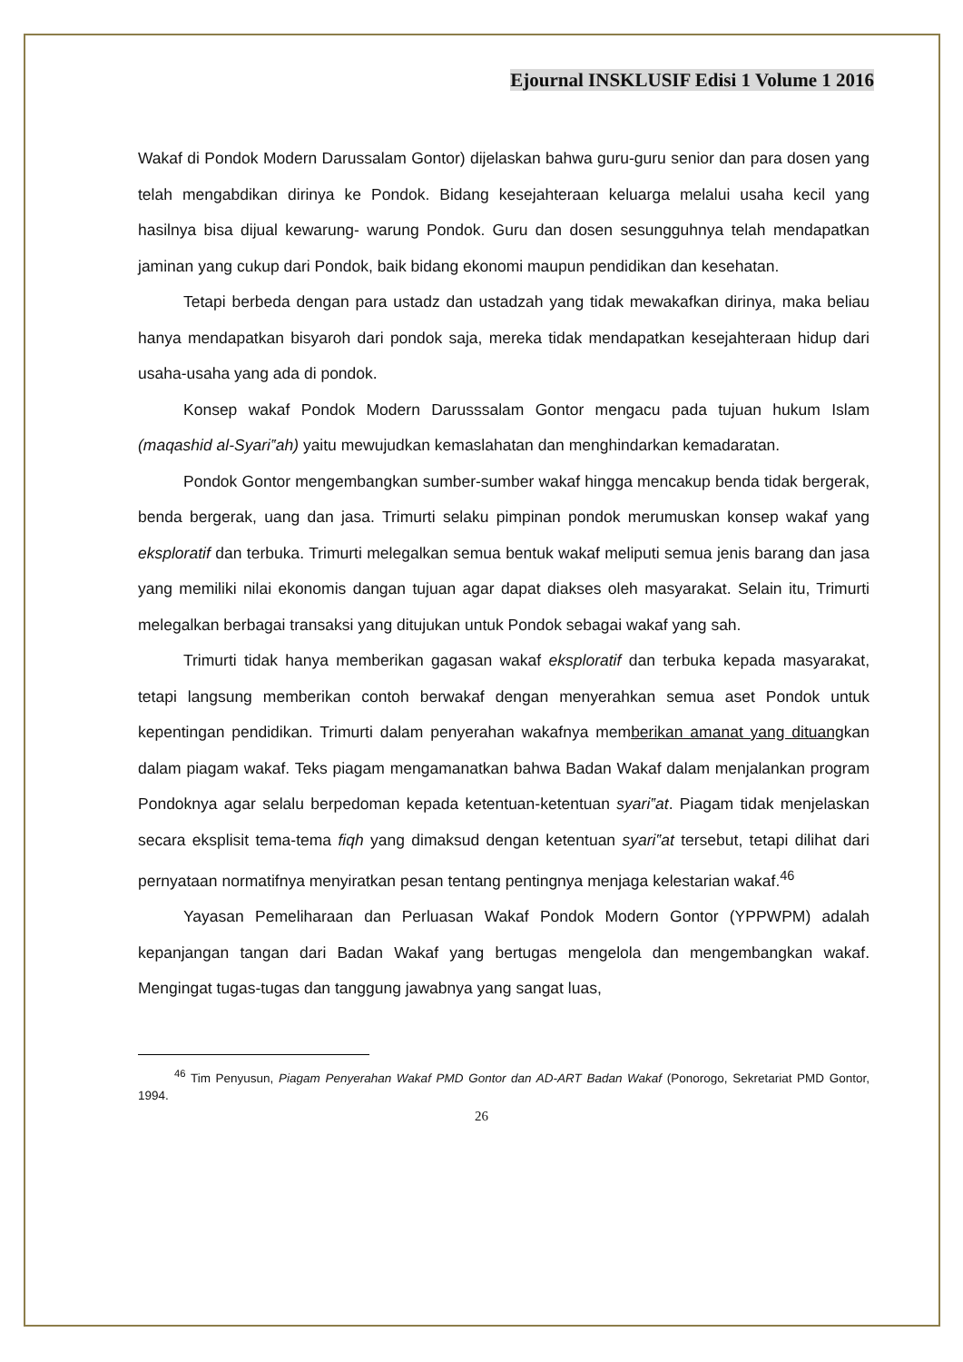Ejournal INSKLUSIF Edisi 1 Volume 1 2016
Wakaf di Pondok Modern Darussalam Gontor) dijelaskan bahwa guru-guru senior dan para dosen yang telah mengabdikan dirinya ke Pondok. Bidang kesejahteraan keluarga melalui usaha kecil yang hasilnya bisa dijual kewarung- warung Pondok. Guru dan dosen sesungguhnya telah mendapatkan jaminan yang cukup dari Pondok, baik bidang ekonomi maupun pendidikan dan kesehatan.
Tetapi berbeda dengan para ustadz dan ustadzah yang tidak mewakafkan dirinya, maka beliau hanya mendapatkan bisyaroh dari pondok saja, mereka tidak mendapatkan kesejahteraan hidup dari usaha-usaha yang ada di pondok.
Konsep wakaf Pondok Modern Darusssalam Gontor mengacu pada tujuan hukum Islam (maqashid al-Syari‟ah) yaitu mewujudkan kemaslahatan dan menghindarkan kemadaratan.
Pondok Gontor mengembangkan sumber-sumber wakaf hingga mencakup benda tidak bergerak, benda bergerak, uang dan jasa. Trimurti selaku pimpinan pondok merumuskan konsep wakaf yang eksploratif dan terbuka. Trimurti melegalkan semua bentuk wakaf meliputi semua jenis barang dan jasa yang memiliki nilai ekonomis dangan tujuan agar dapat diakses oleh masyarakat. Selain itu, Trimurti melegalkan berbagai transaksi yang ditujukan untuk Pondok sebagai wakaf yang sah.
Trimurti tidak hanya memberikan gagasan wakaf eksploratif dan terbuka kepada masyarakat, tetapi langsung memberikan contoh berwakaf dengan menyerahkan semua aset Pondok untuk kepentingan pendidikan. Trimurti dalam penyerahan wakafnya memberikan amanat yang dituangkan dalam piagam wakaf. Teks piagam mengamanatkan bahwa Badan Wakaf dalam menjalankan program Pondoknya agar selalu berpedoman kepada ketentuan-ketentuan syari‟at. Piagam tidak menjelaskan secara eksplisit tema-tema fiqh yang dimaksud dengan ketentuan syari‟at tersebut, tetapi dilihat dari pernyataan normatifnya menyiratkan pesan tentang pentingnya menjaga kelestarian wakaf.<sup>46</sup>
Yayasan Pemeliharaan dan Perluasan Wakaf Pondok Modern Gontor (YPPWPM) adalah kepanjangan tangan dari Badan Wakaf yang bertugas mengelola dan mengembangkan wakaf. Mengingat tugas-tugas dan tanggung jawabnya yang sangat luas,
<sup>46</sup> Tim Penyusun, Piagam Penyerahan Wakaf PMD Gontor dan AD-ART Badan Wakaf (Ponorogo, Sekretariat PMD Gontor, 1994.
26